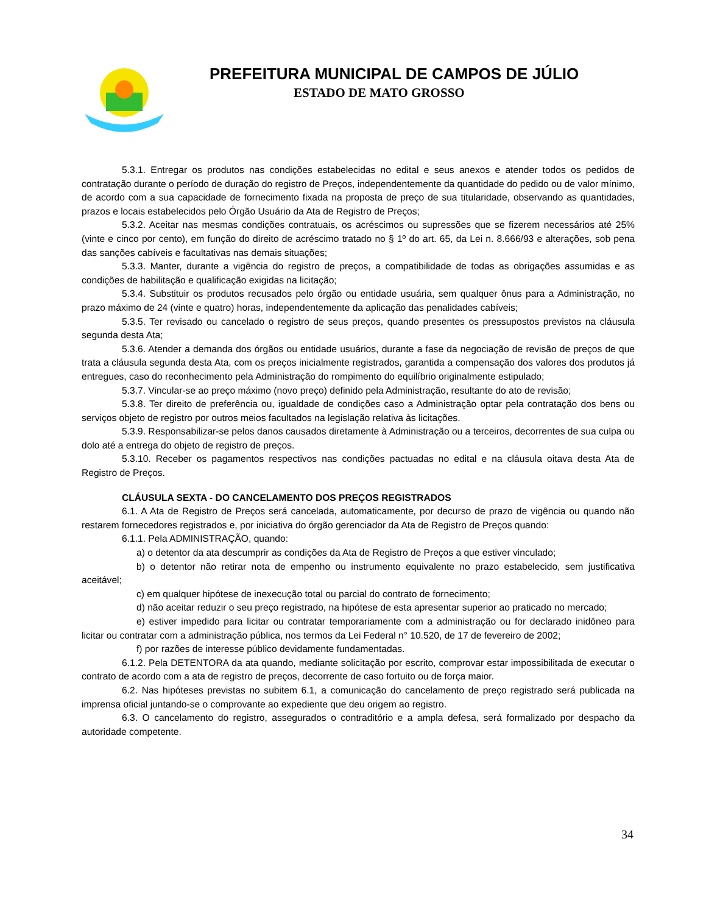PREFEITURA MUNICIPAL DE CAMPOS DE JÚLIO
ESTADO DE MATO GROSSO
5.3.1. Entregar os produtos nas condições estabelecidas no edital e seus anexos e atender todos os pedidos de contratação durante o período de duração do registro de Preços, independentemente da quantidade do pedido ou de valor mínimo, de acordo com a sua capacidade de fornecimento fixada na proposta de preço de sua titularidade, observando as quantidades, prazos e locais estabelecidos pelo Órgão Usuário da Ata de Registro de Preços;
5.3.2. Aceitar nas mesmas condições contratuais, os acréscimos ou supressões que se fizerem necessários até 25% (vinte e cinco por cento), em função do direito de acréscimo tratado no § 1º do art. 65, da Lei n. 8.666/93 e alterações, sob pena das sanções cabíveis e facultativas nas demais situações;
5.3.3. Manter, durante a vigência do registro de preços, a compatibilidade de todas as obrigações assumidas e as condições de habilitação e qualificação exigidas na licitação;
5.3.4. Substituir os produtos recusados pelo órgão ou entidade usuária, sem qualquer ônus para a Administração, no prazo máximo de 24 (vinte e quatro) horas, independentemente da aplicação das penalidades cabíveis;
5.3.5. Ter revisado ou cancelado o registro de seus preços, quando presentes os pressupostos previstos na cláusula segunda desta Ata;
5.3.6. Atender a demanda dos órgãos ou entidade usuários, durante a fase da negociação de revisão de preços de que trata a cláusula segunda desta Ata, com os preços inicialmente registrados, garantida a compensação dos valores dos produtos já entregues, caso do reconhecimento pela Administração do rompimento do equilíbrio originalmente estipulado;
5.3.7. Vincular-se ao preço máximo (novo preço) definido pela Administração, resultante do ato de revisão;
5.3.8. Ter direito de preferência ou, igualdade de condições caso a Administração optar pela contratação dos bens ou serviços objeto de registro por outros meios facultados na legislação relativa às licitações.
5.3.9. Responsabilizar-se pelos danos causados diretamente à Administração ou a terceiros, decorrentes de sua culpa ou dolo até a entrega do objeto de registro de preços.
5.3.10. Receber os pagamentos respectivos nas condições pactuadas no edital e na cláusula oitava desta Ata de Registro de Preços.
CLÁUSULA SEXTA - DO CANCELAMENTO DOS PREÇOS REGISTRADOS
6.1. A Ata de Registro de Preços será cancelada, automaticamente, por decurso de prazo de vigência ou quando não restarem fornecedores registrados e, por iniciativa do órgão gerenciador da Ata de Registro de Preços quando:
6.1.1. Pela ADMINISTRAÇÃO, quando:
a) o detentor da ata descumprir as condições da Ata de Registro de Preços a que estiver vinculado;
b) o detentor não retirar nota de empenho ou instrumento equivalente no prazo estabelecido, sem justificativa aceitável;
c) em qualquer hipótese de inexecução total ou parcial do contrato de fornecimento;
d) não aceitar reduzir o seu preço registrado, na hipótese de esta apresentar superior ao praticado no mercado;
e) estiver impedido para licitar ou contratar temporariamente com a administração ou for declarado inidôneo para licitar ou contratar com a administração pública, nos termos da Lei Federal n° 10.520, de 17 de fevereiro de 2002;
f) por razões de interesse público devidamente fundamentadas.
6.1.2. Pela DETENTORA da ata quando, mediante solicitação por escrito, comprovar estar impossibilitada de executar o contrato de acordo com a ata de registro de preços, decorrente de caso fortuito ou de força maior.
6.2. Nas hipóteses previstas no subitem 6.1, a comunicação do cancelamento de preço registrado será publicada na imprensa oficial juntando-se o comprovante ao expediente que deu origem ao registro.
6.3. O cancelamento do registro, assegurados o contraditório e a ampla defesa, será formalizado por despacho da autoridade competente.
34